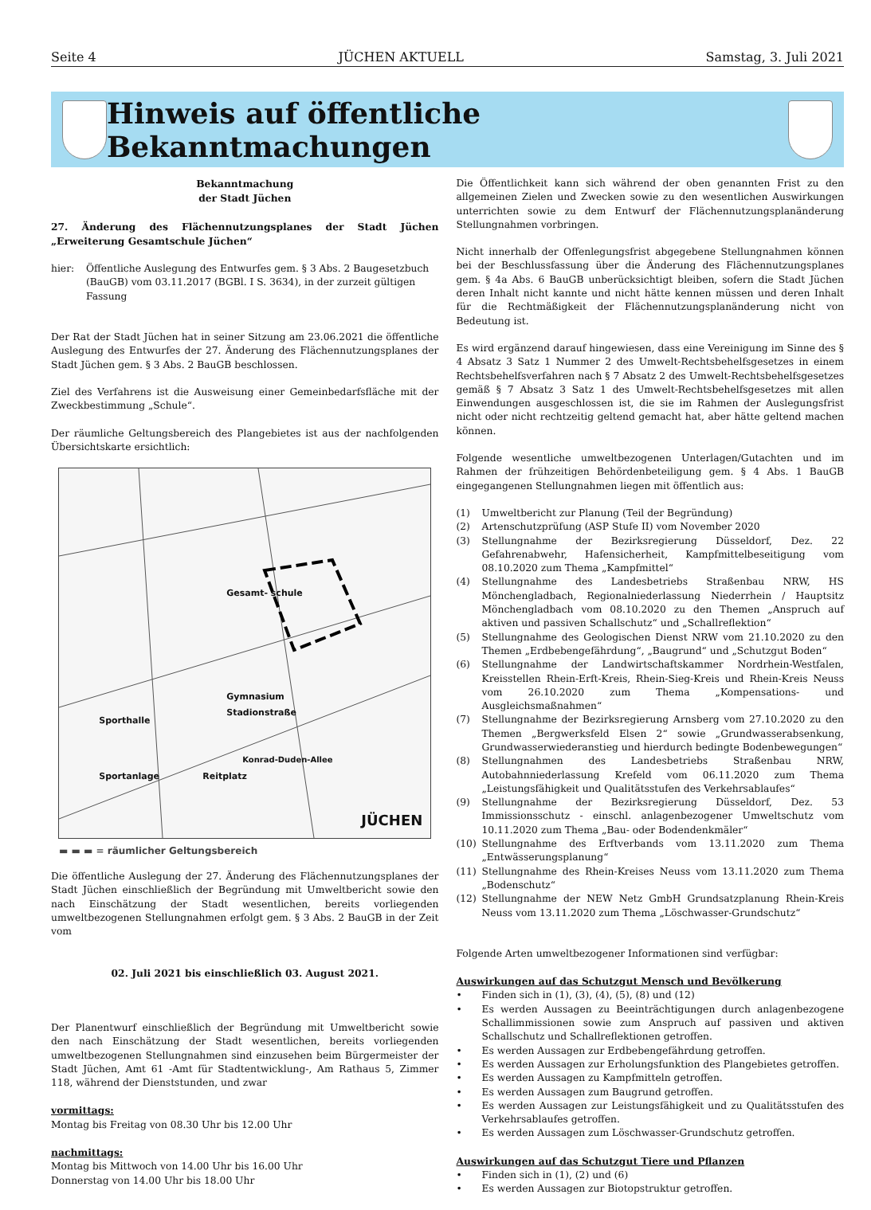Seite 4 JÜCHEN AKTUELL Samstag, 3. Juli 2021
Hinweis auf öffentliche Bekanntmachungen
Bekanntmachung
der Stadt Jüchen
27. Änderung des Flächennutzungsplanes der Stadt Jüchen „Erweiterung Gesamtschule Jüchen“
hier: Öffentliche Auslegung des Entwurfes gem. § 3 Abs. 2 Baugesetzbuch (BauGB) vom 03.11.2017 (BGBl. I S. 3634), in der zurzeit gültigen Fassung
Der Rat der Stadt Jüchen hat in seiner Sitzung am 23.06.2021 die öffentliche Auslegung des Entwurfes der 27. Änderung des Flächennutzungsplanes der Stadt Jüchen gem. § 3 Abs. 2 BauGB beschlossen.
Ziel des Verfahrens ist die Ausweisung einer Gemeinbedarfsfläche mit der Zweckbestimmung „Schule“.
Der räumliche Geltungsbereich des Plangebietes ist aus der nachfolgenden Übersichtskarte ersichtlich:
Gymnasium
Stadionstraße
Sporthalle
Gesamt- schule
Sportanlage Reitplatz
Konrad-Duden-Allee
JÜCHEN
▬ ▬ ▬ = räumlicher Geltungsbereich
Die öffentliche Auslegung der 27. Änderung des Flächennutzungsplanes der Stadt Jüchen einschließlich der Begründung mit Umweltbericht sowie den nach Einschätzung der Stadt wesentlichen, bereits vorliegenden umweltbezogenen Stellungnahmen erfolgt gem. § 3 Abs. 2 BauGB in der Zeit vom
02. Juli 2021 bis einschließlich 03. August 2021.
Der Planentwurf einschließlich der Begründung mit Umweltbericht sowie den nach Einschätzung der Stadt wesentlichen, bereits vorliegenden umweltbezogenen Stellungnahmen sind einzusehen beim Bürgermeister der Stadt Jüchen, Amt 61 -Amt für Stadtentwicklung-, Am Rathaus 5, Zimmer 118, während der Dienststunden, und zwar
vormittags:
Montag bis Freitag von 08.30 Uhr bis 12.00 Uhr
nachmittags:
Montag bis Mittwoch von 14.00 Uhr bis 16.00 Uhr
Donnerstag von 14.00 Uhr bis 18.00 Uhr
Die Öffentlichkeit kann sich während der oben genannten Frist zu den allgemeinen Zielen und Zwecken sowie zu den wesentlichen Auswirkungen unterrichten sowie zu dem Entwurf der Flächennutzungsplanänderung Stellungnahmen vorbringen.
Nicht innerhalb der Offenlegungsfrist abgegebene Stellungnahmen können bei der Beschlussfassung über die Änderung des Flächennutzungsplanes gem. § 4a Abs. 6 BauGB unberücksichtigt bleiben, sofern die Stadt Jüchen deren Inhalt nicht kannte und nicht hätte kennen müssen und deren Inhalt für die Rechtmäßigkeit der Flächennutzungsplanänderung nicht von Bedeutung ist.
Es wird ergänzend darauf hingewiesen, dass eine Vereinigung im Sinne des § 4 Absatz 3 Satz 1 Nummer 2 des Umwelt-Rechtsbehelfsgesetzes in einem Rechtsbehelfsverfahren nach § 7 Absatz 2 des Umwelt-Rechtsbehelfsgesetzes gemäß § 7 Absatz 3 Satz 1 des Umwelt-Rechtsbehelfsgesetzes mit allen Einwendungen ausgeschlossen ist, die sie im Rahmen der Auslegungsfrist nicht oder nicht rechtzeitig geltend gemacht hat, aber hätte geltend machen können.
Folgende wesentliche umweltbezogenen Unterlagen/Gutachten und im Rahmen der frühzeitigen Behördenbeteiligung gem. § 4 Abs. 1 BauGB eingegangenen Stellungnahmen liegen mit öffentlich aus:
(1) Umweltbericht zur Planung (Teil der Begründung)
(2) Artenschutzprüfung (ASP Stufe II) vom November 2020
(3) Stellungnahme der Bezirksregierung Düsseldorf, Dez. 22 Gefahrenabwehr, Hafensicherheit, Kampfmittelbeseitigung vom 08.10.2020 zum Thema „Kampfmittel“
(4) Stellungnahme des Landesbetriebs Straßenbau NRW, HS Mönchengladbach, Regionalniederlassung Niederrhein / Hauptsitz Mönchengladbach vom 08.10.2020 zu den Themen „Anspruch auf aktiven und passiven Schallschutz“ und „Schallreflektion“
(5) Stellungnahme des Geologischen Dienst NRW vom 21.10.2020 zu den Themen „Erdbebengefährdung“, „Baugrund“ und „Schutzgut Boden“
(6) Stellungnahme der Landwirtschaftskammer Nordrhein-Westfalen, Kreisstellen Rhein-Erft-Kreis, Rhein-Sieg-Kreis und Rhein-Kreis Neuss vom 26.10.2020 zum Thema „Kompensations- und Ausgleichsmaßnahmen“
(7) Stellungnahme der Bezirksregierung Arnsberg vom 27.10.2020 zu den Themen „Bergwerksfeld Elsen 2“ sowie „Grundwasserabsenkung, Grundwasserwiederanstieg und hierdurch bedingte Bodenbewegungen“
(8) Stellungnahmen des Landesbetriebs Straßenbau NRW, Autobahnniederlassung Krefeld vom 06.11.2020 zum Thema „Leistungsfähigkeit und Qualitätsstufen des Verkehrsablaufes“
(9) Stellungnahme der Bezirksregierung Düsseldorf, Dez. 53 Immissionsschutz - einschl. anlagenbezogener Umweltschutz vom 10.11.2020 zum Thema „Bau- oder Bodendenkmäler“
(10) Stellungnahme des Erftverbands vom 13.11.2020 zum Thema „Entwässerungsplanung“
(11) Stellungnahme des Rhein-Kreises Neuss vom 13.11.2020 zum Thema „Bodenschutz“
(12) Stellungnahme der NEW Netz GmbH Grundsatzplanung Rhein-Kreis Neuss vom 13.11.2020 zum Thema „Löschwasser-Grundschutz“
Folgende Arten umweltbezogener Informationen sind verfügbar:
Auswirkungen auf das Schutzgut Mensch und Bevölkerung
• Finden sich in (1), (3), (4), (5), (8) und (12)
• Es werden Aussagen zu Beeinträchtigungen durch anlagenbezogene Schallimmissionen sowie zum Anspruch auf passiven und aktiven Schallschutz und Schallreflektionen getroffen.
• Es werden Aussagen zur Erdbebengefährdung getroffen.
• Es werden Aussagen zur Erholungsfunktion des Plangebietes getroffen.
• Es werden Aussagen zu Kampfmitteln getroffen.
• Es werden Aussagen zum Baugrund getroffen.
• Es werden Aussagen zur Leistungsfähigkeit und zu Qualitätsstufen des Verkehrsablaufes getroffen.
• Es werden Aussagen zum Löschwasser-Grundschutz getroffen.
Auswirkungen auf das Schutzgut Tiere und Pflanzen
• Finden sich in (1), (2) und (6)
• Es werden Aussagen zur Biotopstruktur getroffen.